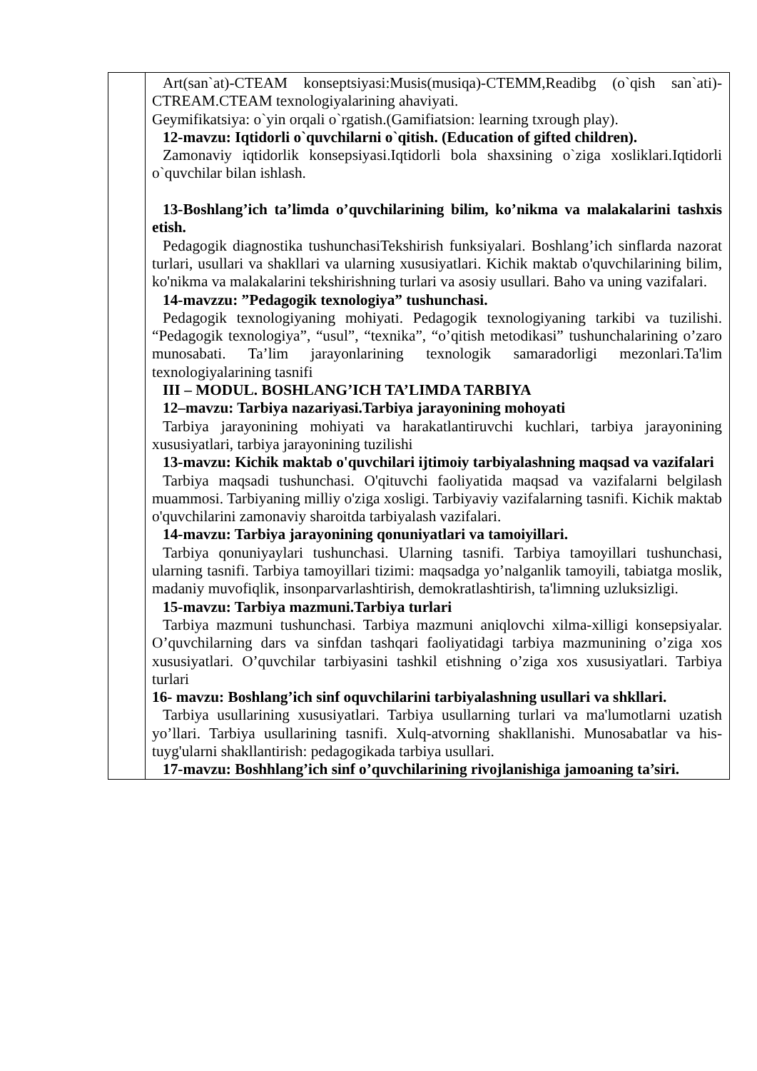| | Art(san`at)-CTEAM konseptsiyasi:Musis(musiqa)-CTEMM,Readibg (o`qish san`ati)-CTREAM.CTEAM texnologiyalarining ahaviyati. Geymifikatsiya: o`yin orqali o`rgatish.(Gamifiatsion: learning txrough play). 12-mavzu: Iqtidorli o`quvchilarni o`qitish. (Education of gifted children). Zamonaviy iqtidorlik konsepsiyasi.Iqtidorli bola shaxsining o`ziga xosliklari.Iqtidorli o`quvchilar bilan ishlash. 13-Boshlang’ich ta’limda o’quvchilarining bilim, ko’nikma va malakalarini tashxis etish. Pedagogik diagnostika tushunchasiTekshirish funksiyalari. Boshlang’ich sinflarda nazorat turlari, usullari va shakllari va ularning xususiyatlari. Kichik maktab o'quvchilarining bilim, ko'nikma va malakalarini tekshirishning turlari va asosiy usullari. Baho va uning vazifalari. 14-mavzzu: ”Pedagogik texnologiya” tushunchasi. Pedagogik texnologiyaning mohiyati. Pedagogik texnologiyaning tarkibi va tuzilishi. “Pedagogik texnologiya”, “usul”, “texnika”, “o’qitish metodikasi” tushunchalarining o’zaro munosabati. Ta’lim jarayonlarining texnologik samaradorligi mezonlari.Ta'lim texnologiyalarining tasnifi III – MODUL. BOSHLANG’ICH TA’LIMDA TARBIYA 12–mavzu: Tarbiya nazariyasi.Tarbiya jarayonining mohoyati Tarbiya jarayonining mohiyati va harakatlantiruvchi kuchlari, tarbiya jarayonining xususiyatlari, tarbiya jarayonining tuzilishi 13-mavzu: Kichik maktab o'quvchilari ijtimoiy tarbiyalashning maqsad va vazifalari Tarbiya maqsadi tushunchasi. O'qituvchi faoliyatida maqsad va vazifalarni belgilash muammosi. Tarbiyaning milliy o'ziga xosligi. Tarbiyaviy vazifalarning tasnifi. Kichik maktab o'quvchilarini zamonaviy sharoitda tarbiyalash vazifalari. 14-mavzu: Tarbiya jarayonining qonuniyatlari va tamoiyillari. Tarbiya qonuniyaylari tushunchasi. Ularning tasnifi. Tarbiya tamoyillari tushunchasi, ularning tasnifi. Tarbiya tamoyillari tizimi: maqsadga yo’nalganlik tamoyili, tabiatga moslik, madaniy muvofiqlik, insonparvarlashtirish, demokratlashtirish, ta'limning uzluksizligi. 15-mavzu: Tarbiya mazmuni.Tarbiya turlari Tarbiya mazmuni tushunchasi. Tarbiya mazmuni aniqlovchi xilma-xilligi konsepsiyalar. O’quvchilarning dars va sinfdan tashqari faoliyatidagi tarbiya mazmunining o’ziga xos xususiyatlari. O’quvchilar tarbiyasini tashkil etishning o’ziga xos xususiyatlari. Tarbiya turlari 16- mavzu: Boshlang’ich sinf oquvchilarini tarbiyalashning usullari va shkllari. Tarbiya usullarining xususiyatlari. Tarbiya usullarning turlari va ma'lumotlarni uzatish yo’llari. Tarbiya usullarining tasnifi. Xulq-atvorning shakllanishi. Munosabatlar va his-tuyg'ularni shakllantirish: pedagogikada tarbiya usullari. 17-mavzu: Boshhlang’ich sinf o’quvchilarining rivojlanishiga jamoaning ta’siri. |